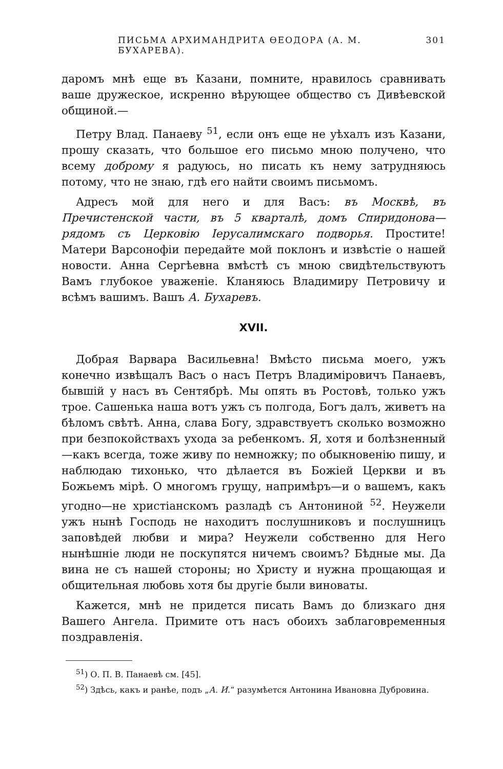ПИСЬМА АРХИМАНДРИТА ӨЕОДОРА (А. М. БУХАРЕВА). 301
даромъ мнѣ еще въ Казани, помните, нравилось сравнивать ваше дружеское, искренно вѣрующее общество съ Дивѣевской общиной.—
Петру Влад. Панаеву <sup>51</sup>, если онъ еще не уѣхалъ изъ Казани, прошу сказать, что большое его письмо мною получено, что всему доброму я радуюсь, но писать къ нему затрудняюсь потому, что не знаю, гдѣ его найти своимъ письмомъ.
Адресъ мой для него и для Васъ: въ Москвѣ, въ Пречистенской части, въ 5 кварталѣ, домъ Спиридонова—рядомъ съ Церковію Іерусалимскаго подворья. Простите! Матери Варсонофіи передайте мой поклонъ и извѣстіе о нашей новости. Анна Сергѣевна вмѣстѣ съ мною свидѣтельствуютъ Вамъ глубокое уваженіе. Кланяюсь Владимиру Петровичу и всѣмъ вашимъ. Вашъ А. Бухаревъ.
XVII.
Добрая Варвара Васильевна! Вмѣсто письма моего, ужъ конечно извѣщалъ Васъ о насъ Петръ Владиміровичъ Панаевъ, бывшій у насъ въ Сентябрѣ. Мы опять въ Ростовѣ, только ужъ трое. Сашенька наша вотъ ужъ съ полгода, Богъ далъ, живетъ на бѣломъ свѣтѣ. Анна, слава Богу, здравствуетъ сколько возможно при безпокойствахъ ухода за ребенкомъ. Я, хотя и болѣзненный—какъ всегда, тоже живу по немножку; по обыкновенію пишу, и наблюдаю тихонько, что дѣлается въ Божіей Церкви и въ Божьемъ мірѣ. О многомъ грущу, напримѣръ—и о вашемъ, какъ угодно—не христіанскомъ разладѣ съ Антониной <sup>52</sup>. Неужели ужъ нынѣ Господь не находитъ послушниковъ и послушницъ заповѣдей любви и мира? Неужели собственно для Него нынѣшніе люди не поскупятся ничемъ своимъ? Бѣдные мы. Да вина не съ нашей стороны; но Христу и нужна прощающая и общительная любовь хотя бы другіе были виноваты.
Кажется, мнѣ не придется писать Вамъ до близкаго дня Вашего Ангела. Примите отъ насъ обоихъ заблаговременныя поздравленія.
<sup>51</sup>) О. П. В. Панаевѣ см. [45].
<sup>52</sup>) Здѣсь, какъ и ранѣе, подъ „А. И.“ разумѣется Антонина Ивановна Дубровина.